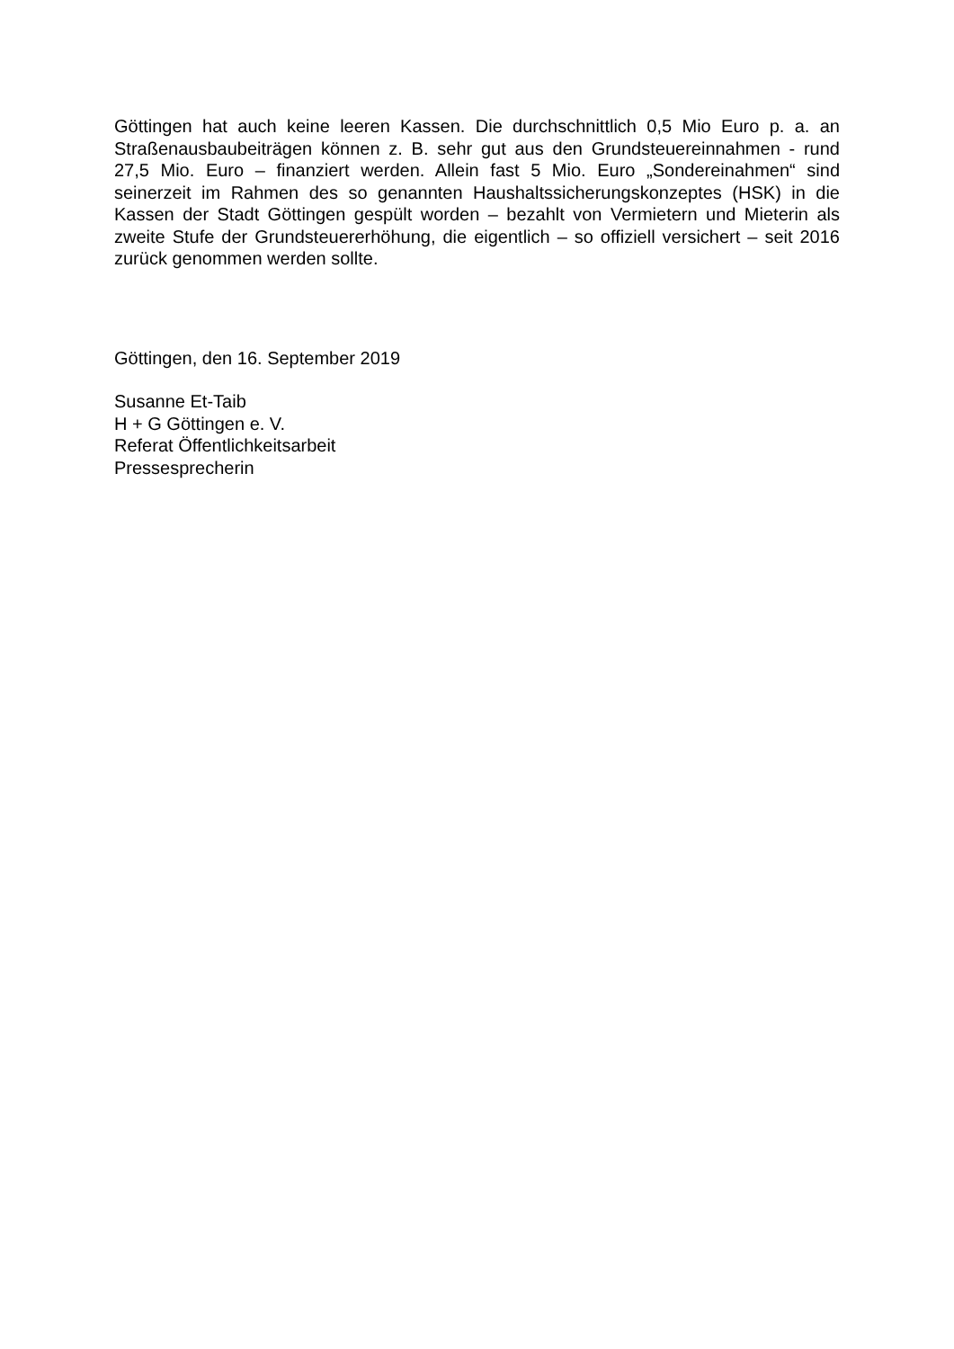Göttingen hat auch keine leeren Kassen. Die durchschnittlich 0,5 Mio Euro p. a. an Straßenausbaubeiträgen können z. B. sehr gut aus den Grundsteuereinnahmen - rund 27,5 Mio. Euro – finanziert werden. Allein fast 5 Mio. Euro „Sondereinahmen“ sind seinerzeit im Rahmen des so genannten Haushaltssicherungskonzeptes (HSK) in die Kassen der Stadt Göttingen gespült worden – bezahlt von Vermietern und Mieterin als zweite Stufe der Grundsteuererhöhung, die eigentlich – so offiziell versichert – seit 2016 zurück genommen werden sollte.
Göttingen, den 16. September 2019
Susanne Et-Taib
H + G Göttingen e. V.
Referat Öffentlichkeitsarbeit
Pressesprecherin